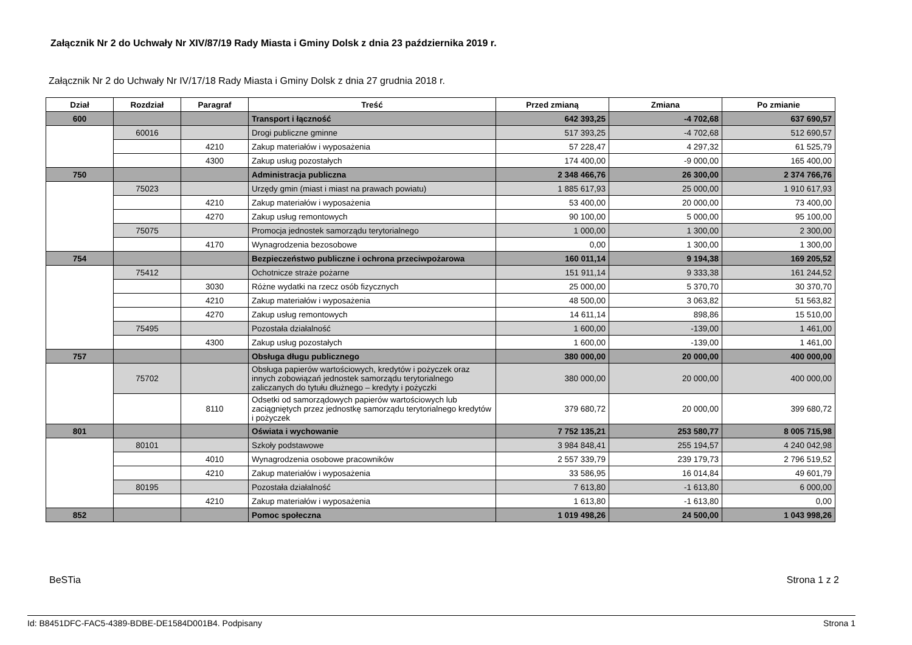Załącznik Nr 2 do Uchwały Nr XIV/87/19 Rady Miasta i Gminy Dolsk z dnia 23 października 2019 r.
Załącznik Nr 2 do Uchwały Nr IV/17/18 Rady Miasta i Gminy Dolsk z dnia 27 grudnia 2018 r.
| Dział | Rozdział | Paragraf | Treść | Przed zmianą | Zmiana | Po zmianie |
| --- | --- | --- | --- | --- | --- | --- |
| 600 | | | Transport i łączność | 642 393,25 | -4 702,68 | 637 690,57 |
| | 60016 | | Drogi publiczne gminne | 517 393,25 | -4 702,68 | 512 690,57 |
| | | 4210 | Zakup materiałów i wyposażenia | 57 228,47 | 4 297,32 | 61 525,79 |
| | | 4300 | Zakup usług pozostałych | 174 400,00 | -9 000,00 | 165 400,00 |
| 750 | | | Administracja publiczna | 2 348 466,76 | 26 300,00 | 2 374 766,76 |
| | 75023 | | Urzędy gmin (miast i miast na prawach powiatu) | 1 885 617,93 | 25 000,00 | 1 910 617,93 |
| | | 4210 | Zakup materiałów i wyposażenia | 53 400,00 | 20 000,00 | 73 400,00 |
| | | 4270 | Zakup usług remontowych | 90 100,00 | 5 000,00 | 95 100,00 |
| | 75075 | | Promocja jednostek samorządu terytorialnego | 1 000,00 | 1 300,00 | 2 300,00 |
| | | 4170 | Wynagrodzenia bezosobowe | 0,00 | 1 300,00 | 1 300,00 |
| 754 | | | Bezpieczeństwo publiczne i ochrona przeciwpożarowa | 160 011,14 | 9 194,38 | 169 205,52 |
| | 75412 | | Ochotnicze straże pożarne | 151 911,14 | 9 333,38 | 161 244,52 |
| | | 3030 | Różne wydatki na rzecz osób fizycznych | 25 000,00 | 5 370,70 | 30 370,70 |
| | | 4210 | Zakup materiałów i wyposażenia | 48 500,00 | 3 063,82 | 51 563,82 |
| | | 4270 | Zakup usług remontowych | 14 611,14 | 898,86 | 15 510,00 |
| | 75495 | | Pozostała działalność | 1 600,00 | -139,00 | 1 461,00 |
| | | 4300 | Zakup usług pozostałych | 1 600,00 | -139,00 | 1 461,00 |
| 757 | | | Obsługa długu publicznego | 380 000,00 | 20 000,00 | 400 000,00 |
| | 75702 | | Obsługa papierów wartościowych, kredytów i pożyczek oraz innych zobowiązań jednostek samorządu terytorialnego zaliczanych do tytułu dłużnego – kredyty i pożyczki | 380 000,00 | 20 000,00 | 400 000,00 |
| | | 8110 | Odsetki od samorządowych papierów wartościowych lub zaciągniętych przez jednostkę samorządu terytorialnego kredytów i pożyczek | 379 680,72 | 20 000,00 | 399 680,72 |
| 801 | | | Oświata i wychowanie | 7 752 135,21 | 253 580,77 | 8 005 715,98 |
| | 80101 | | Szkoły podstawowe | 3 984 848,41 | 255 194,57 | 4 240 042,98 |
| | | 4010 | Wynagrodzenia osobowe pracowników | 2 557 339,79 | 239 179,73 | 2 796 519,52 |
| | | 4210 | Zakup materiałów i wyposażenia | 33 586,95 | 16 014,84 | 49 601,79 |
| | 80195 | | Pozostała działalność | 7 613,80 | -1 613,80 | 6 000,00 |
| | | 4210 | Zakup materiałów i wyposażenia | 1 613,80 | -1 613,80 | 0,00 |
| 852 | | | Pomoc społeczna | 1 019 498,26 | 24 500,00 | 1 043 998,26 |
BeSTia Strona 1 z 2
Id: B8451DFC-FAC5-4389-BDBE-DE1584D001B4. Podpisany Strona 1